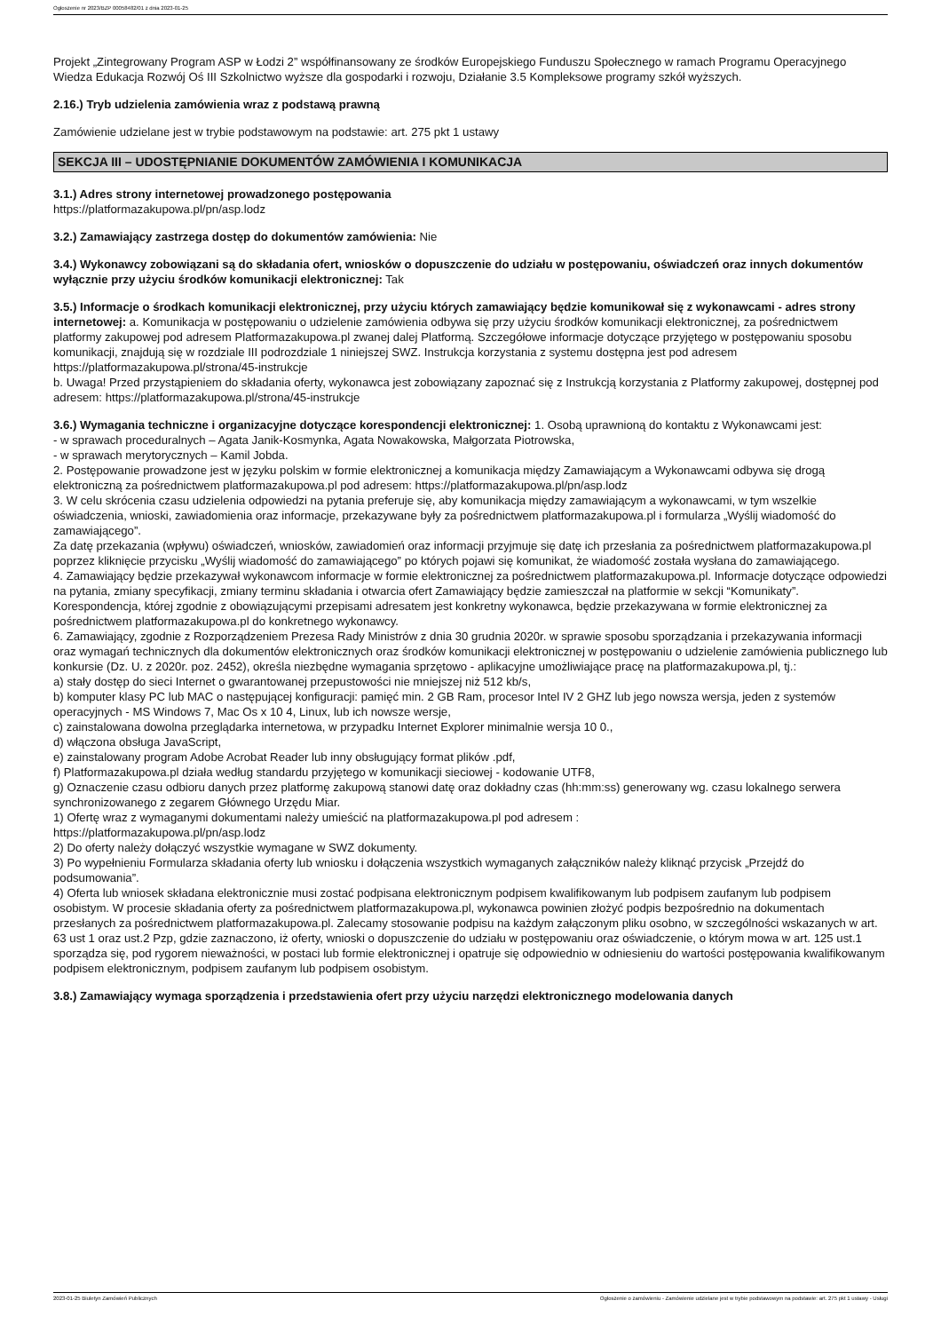Ogłoszenie nr 2023/BZP 00058482/01 z dnia 2023-01-25
Projekt „Zintegrowany Program ASP w Łodzi 2” współfinansowany ze środków Europejskiego Funduszu Społecznego w ramach Programu Operacyjnego Wiedza Edukacja Rozwój Oś III Szkolnictwo wyższe dla gospodarki i rozwoju, Działanie 3.5 Kompleksowe programy szkół wyższych.
2.16.) Tryb udzielenia zamówienia wraz z podstawą prawną
Zamówienie udzielane jest w trybie podstawowym na podstawie: art. 275 pkt 1 ustawy
SEKCJA III – UDOSTĘPNIANIE DOKUMENTÓW ZAMÓWIENIA I KOMUNIKACJA
3.1.) Adres strony internetowej prowadzonego postępowania
https://platformazakupowa.pl/pn/asp.lodz
3.2.) Zamawiający zastrzega dostęp do dokumentów zamówienia: Nie
3.4.) Wykonawcy zobowiązani są do składania ofert, wniosków o dopuszczenie do udziału w postępowaniu, oświadczeń oraz innych dokumentów wyłącznie przy użyciu środków komunikacji elektronicznej: Tak
3.5.) Informacje o środkach komunikacji elektronicznej, przy użyciu których zamawiający będzie komunikował się z wykonawcami - adres strony internetowej: a. Komunikacja w postępowaniu o udzielenie zamówienia odbywa się przy użyciu środków komunikacji elektronicznej, za pośrednictwem platformy zakupowej pod adresem Platformazakupowa.pl zwanej dalej Platformą. Szczegółowe informacje dotyczące przyjętego w postępowaniu sposobu komunikacji, znajdują się w rozdziale III podrozdziale 1 niniejszej SWZ. Instrukcja korzystania z systemu dostępna jest pod adresem https://platformazakupowa.pl/strona/45-instrukcje
b. Uwaga! Przed przystąpieniem do składania oferty, wykonawca jest zobowiązany zapoznać się z Instrukcją korzystania z Platformy zakupowej, dostępnej pod adresem: https://platformazakupowa.pl/strona/45-instrukcje
3.6.) Wymagania techniczne i organizacyjne dotyczące korespondencji elektronicznej: 1. Osobą uprawnioną do kontaktu z Wykonawcami jest:
- w sprawach proceduralnych – Agata Janik-Kosmynka, Agata Nowakowska, Małgorzata Piotrowska,
- w sprawach merytorycznych – Kamil Jobda.
2. Postępowanie prowadzone jest w języku polskim w formie elektronicznej a komunikacja między Zamawiającym a Wykonawcami odbywa się drogą elektroniczną za pośrednictwem platformazakupowa.pl pod adresem: https://platformazakupowa.pl/pn/asp.lodz
3. W celu skrócenia czasu udzielenia odpowiedzi na pytania preferuje się, aby komunikacja między zamawiającym a wykonawcami, w tym wszelkie oświadczenia, wnioski, zawiadomienia oraz informacje, przekazywane były za pośrednictwem platformazakupowa.pl i formularza „Wyślij wiadomość do zamawiającego”.
Za datę przekazania (wpływu) oświadczeń, wniosków, zawiadomień oraz informacji przyjmuje się datę ich przesłania za pośrednictwem platformazakupowa.pl poprzez kliknięcie przycisku „Wyślij wiadomość do zamawiającego” po których pojawi się komunikat, że wiadomość została wysłana do zamawiającego.
4. Zamawiający będzie przekazywał wykonawcom informacje w formie elektronicznej za pośrednictwem platformazakupowa.pl. Informacje dotyczące odpowiedzi na pytania, zmiany specyfikacji, zmiany terminu składania i otwarcia ofert Zamawiający będzie zamieszczał na platformie w sekcji “Komunikaty”. Korespondencja, której zgodnie z obowiązującymi przepisami adresatem jest konkretny wykonawca, będzie przekazywana w formie elektronicznej za pośrednictwem platformazakupowa.pl do konkretnego wykonawcy.
6. Zamawiający, zgodnie z Rozporządzeniem Prezesa Rady Ministrów z dnia 30 grudnia 2020r. w sprawie sposobu sporządzania i przekazywania informacji oraz wymagań technicznych dla dokumentów elektronicznych oraz środków komunikacji elektronicznej w postępowaniu o udzielenie zamówienia publicznego lub konkursie (Dz. U. z 2020r. poz. 2452), określa niezbędne wymagania sprzętowo - aplikacyjne umożliwiające pracę na platformazakupowa.pl, tj.:
a) stały dostęp do sieci Internet o gwarantowanej przepustowości nie mniejszej niż 512 kb/s,
b) komputer klasy PC lub MAC o następującej konfiguracji: pamięć min. 2 GB Ram, procesor Intel IV 2 GHZ lub jego nowsza wersja, jeden z systemów operacyjnych - MS Windows 7, Mac Os x 10 4, Linux, lub ich nowsze wersje,
c) zainstalowana dowolna przeglądarka internetowa, w przypadku Internet Explorer minimalnie wersja 10 0.,
d) włączona obsługa JavaScript,
e) zainstalowany program Adobe Acrobat Reader lub inny obsługujący format plików .pdf,
f) Platformazakupowa.pl działa według standardu przyjętego w komunikacji sieciowej - kodowanie UTF8,
g) Oznaczenie czasu odbioru danych przez platformę zakupową stanowi datę oraz dokładny czas (hh:mm:ss) generowany wg. czasu lokalnego serwera synchronizowanego z zegarem Głównego Urzędu Miar.
1) Ofertę wraz z wymaganymi dokumentami należy umieścić na platformazakupowa.pl pod adresem :
https://platformazakupowa.pl/pn/asp.lodz
2) Do oferty należy dołączyć wszystkie wymagane w SWZ dokumenty.
3) Po wypełnieniu Formularza składania oferty lub wniosku i dołączenia wszystkich wymaganych załączników należy kliknąć przycisk „Przejdź do podsumowania”.
4) Oferta lub wniosek składana elektronicznie musi zostać podpisana elektronicznym podpisem kwalifikowanym lub podpisem zaufanym lub podpisem osobistym. W procesie składania oferty za pośrednictwem platformazakupowa.pl, wykonawca powinien złożyć podpis bezpośrednio na dokumentach przesłanych za pośrednictwem platformazakupowa.pl. Zalecamy stosowanie podpisu na każdym załączonym pliku osobno, w szczególności wskazanych w art. 63 ust 1 oraz ust.2 Pzp, gdzie zaznaczono, iż oferty, wnioski o dopuszczenie do udziału w postępowaniu oraz oświadczenie, o którym mowa w art. 125 ust.1 sporządza się, pod rygorem nieważności, w postaci lub formie elektronicznej i opatruje się odpowiednio w odniesieniu do wartości postępowania kwalifikowanym podpisem elektronicznym, podpisem zaufanym lub podpisem osobistym.
3.8.) Zamawiający wymaga sporządzenia i przedstawienia ofert przy użyciu narzędzi elektronicznego modelowania danych
2023-01-25 Biuletyn Zamówień Publicznych Ogłoszenie o zamówieniu - Zamówienie udzielane jest w trybie podstawowym na podstawie: art. 275 pkt 1 ustawy - Usługi